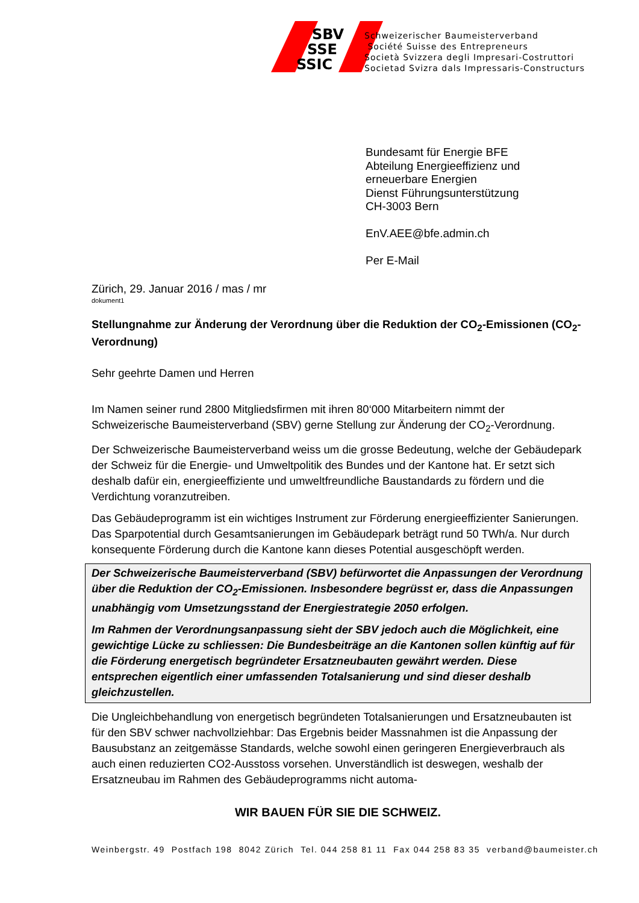SBV
SSE
SSIC
Schweizerischer Baumeisterverband
Société Suisse des Entrepreneurs
Società Svizzera degli Impresari-Costruttori
Societad Svizra dals Impressaris-Constructurs
Bundesamt für Energie BFE
Abteilung Energieeffizienz und
erneuerbare Energien
Dienst Führungsunterstützung
CH-3003 Bern
EnV.AEE@bfe.admin.ch
Per E-Mail
Zürich, 29. Januar 2016 / mas / mr
dokument1
Stellungnahme zur Änderung der Verordnung über die Reduktion der CO<sub>2</sub>-Emissionen (CO<sub>2</sub>-Verordnung)
Sehr geehrte Damen und Herren
Im Namen seiner rund 2800 Mitgliedsfirmen mit ihren 80‘000 Mitarbeitern nimmt der Schweizerische Baumeisterverband (SBV) gerne Stellung zur Änderung der CO<sub>2</sub>-Verordnung.
Der Schweizerische Baumeisterverband weiss um die grosse Bedeutung, welche der Gebäudepark der Schweiz für die Energie- und Umweltpolitik des Bundes und der Kantone hat. Er setzt sich deshalb dafür ein, energieeffiziente und umweltfreundliche Baustandards zu fördern und die Verdichtung voranzutreiben.
Das Gebäudeprogramm ist ein wichtiges Instrument zur Förderung energieeffizienter Sanierungen. Das Sparpotential durch Gesamtsanierungen im Gebäudepark beträgt rund 50 TWh/a. Nur durch konsequente Förderung durch die Kantone kann dieses Potential ausgeschöpft werden.
Der Schweizerische Baumeisterverband (SBV) befürwortet die Anpassungen der Verordnung über die Reduktion der CO<sub>2</sub>-Emissionen. Insbesondere begrüsst er, dass die Anpassungen unabhängig vom Umsetzungsstand der Energiestrategie 2050 erfolgen.
Im Rahmen der Verordnungsanpassung sieht der SBV jedoch auch die Möglichkeit, eine gewichtige Lücke zu schliessen: Die Bundesbeiträge an die Kantonen sollen künftig auf für die Förderung energetisch begründeter Ersatzneubauten gewährt werden. Diese entsprechen eigentlich einer umfassenden Totalsanierung und sind dieser deshalb gleichzustellen.
Die Ungleichbehandlung von energetisch begründeten Totalsanierungen und Ersatzneubauten ist für den SBV schwer nachvollziehbar: Das Ergebnis beider Massnahmen ist die Anpassung der Bausubstanz an zeitgemässe Standards, welche sowohl einen geringeren Energieverbrauch als auch einen reduzierten CO2-Ausstoss vorsehen. Unverständlich ist deswegen, weshalb der Ersatzneubau im Rahmen des Gebäudeprogramms nicht automa-
WIR BAUEN FÜR SIE DIE SCHWEIZ.
Weinbergstr. 49 Postfach 198 8042 Zürich Tel. 044 258 81 11 Fax 044 258 83 35 verband@baumeister.ch